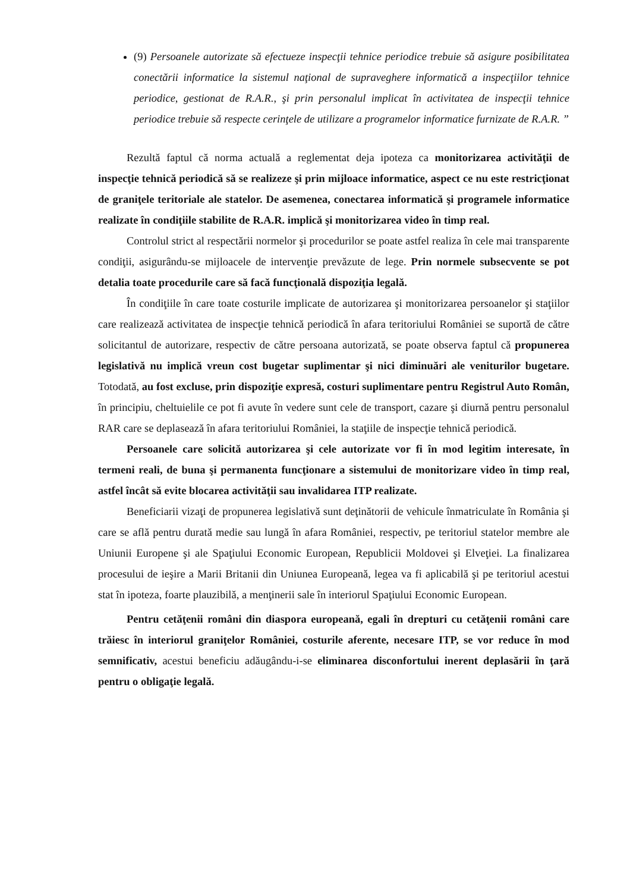(9) Persoanele autorizate să efectueze inspecţii tehnice periodice trebuie să asigure posibilitatea conectării informatice la sistemul naţional de supraveghere informatică a inspecţiilor tehnice periodice, gestionat de R.A.R., şi prin personalul implicat în activitatea de inspecţii tehnice periodice trebuie să respecte cerinţele de utilizare a programelor informatice furnizate de R.A.R. ”
Rezultă faptul că norma actuală a reglementat deja ipoteza ca monitorizarea activităţii de inspecţie tehnică periodică să se realizeze şi prin mijloace informatice, aspect ce nu este restricţionat de graniţele teritoriale ale statelor. De asemenea, conectarea informatică şi programele informatice realizate în condiţiile stabilite de R.A.R. implică şi monitorizarea video în timp real.
Controlul strict al respectării normelor şi procedurilor se poate astfel realiza în cele mai transparente condiţii, asigurându-se mijloacele de intervenţie prevăzute de lege. Prin normele subsecvente se pot detalia toate procedurile care să facă funcţională dispoziţia legală.
În condiţiile în care toate costurile implicate de autorizarea şi monitorizarea persoanelor şi staţiilor care realizează activitatea de inspecţie tehnică periodică în afara teritoriului României se suportă de către solicitantul de autorizare, respectiv de către persoana autorizată, se poate observa faptul că propunerea legislativă nu implică vreun cost bugetar suplimentar şi nici diminuări ale veniturilor bugetare. Totodată, au fost excluse, prin dispoziţie expresă, costuri suplimentare pentru Registrul Auto Român, în principiu, cheltuielile ce pot fi avute în vedere sunt cele de transport, cazare şi diurnă pentru personalul RAR care se deplasează în afara teritoriului României, la staţiile de inspecţie tehnică periodică.
Persoanele care solicită autorizarea şi cele autorizate vor fi în mod legitim interesate, în termeni reali, de buna şi permanenta funcţionare a sistemului de monitorizare video în timp real, astfel încât să evite blocarea activităţii sau invalidarea ITP realizate.
Beneficiarii vizaţi de propunerea legislativă sunt deţinătorii de vehicule înmatriculate în România şi care se află pentru durată medie sau lungă în afara României, respectiv, pe teritoriul statelor membre ale Uniunii Europene şi ale Spaţiului Economic European, Republicii Moldovei şi Elveţiei. La finalizarea procesului de ieşire a Marii Britanii din Uniunea Europeană, legea va fi aplicabilă şi pe teritoriul acestui stat în ipoteza, foarte plauzibilă, a menţinerii sale în interiorul Spaţiului Economic European.
Pentru cetăţenii români din diaspora europeană, egali în drepturi cu cetăţenii români care trăiesc în interiorul graniţelor României, costurile aferente, necesare ITP, se vor reduce în mod semnificativ, acestui beneficiu adăugându-i-se eliminarea disconfortului inerent deplasării în ţară pentru o obligaţie legală.